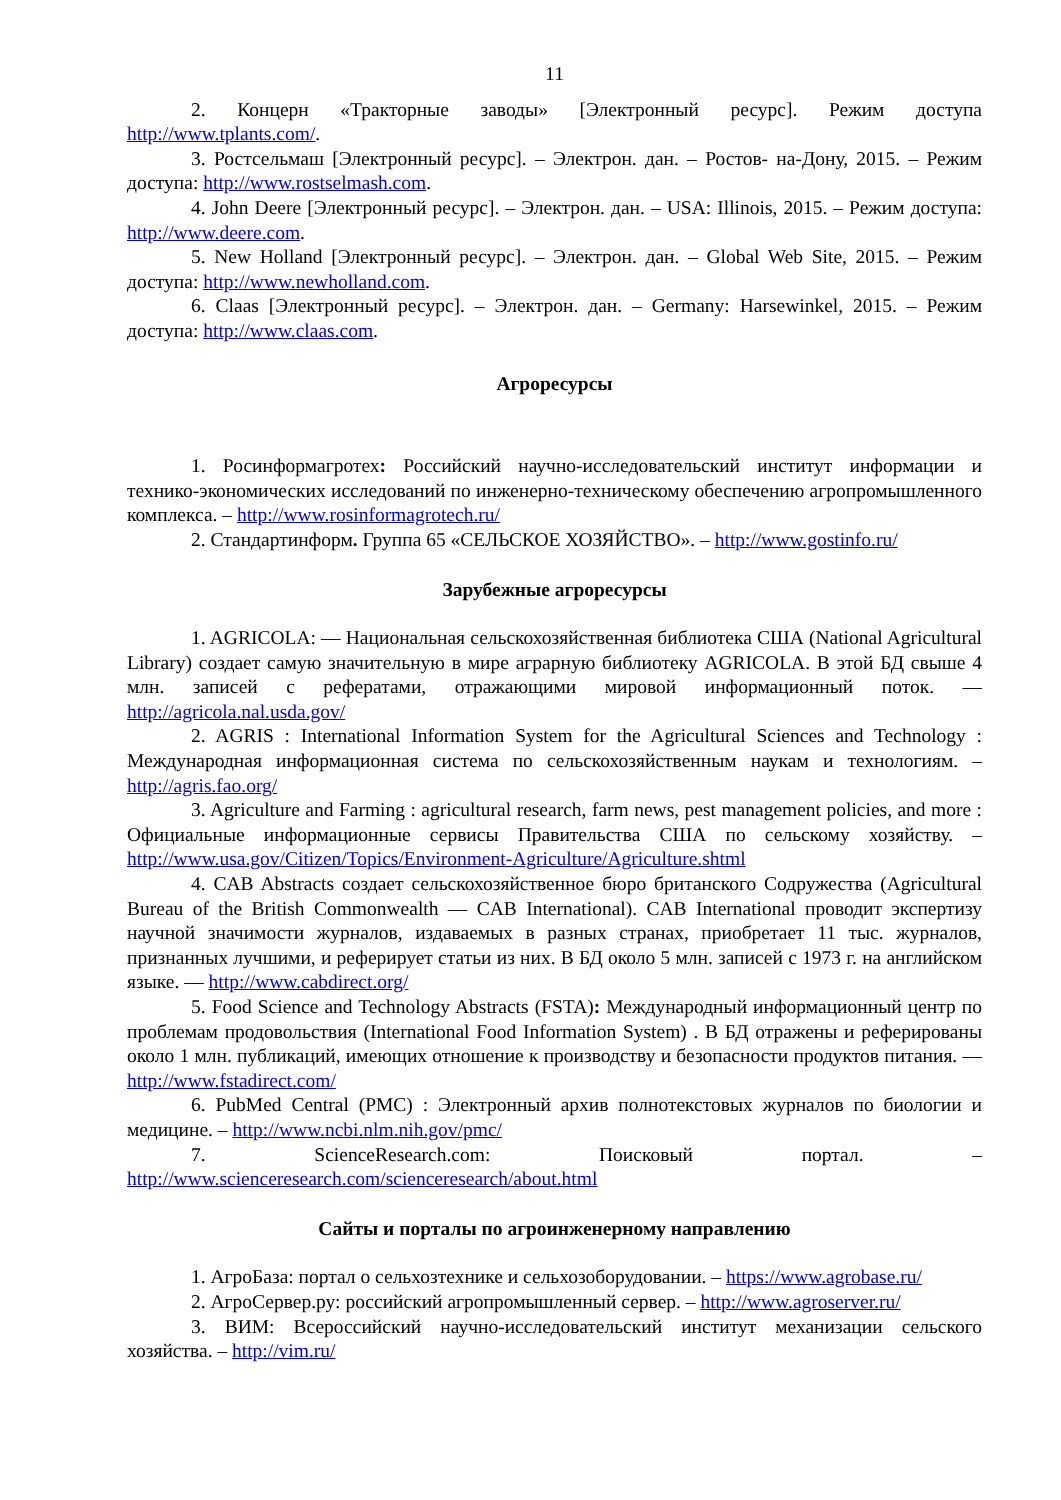11
2. Концерн «Тракторные заводы» [Электронный ресурс]. Режим доступа http://www.tplants.com/.
3. Ростсельмаш [Электронный ресурс]. – Электрон. дан. – Ростов- на-Дону, 2015. – Режим доступа: http://www.rostselmash.com.
4. John Deere [Электронный ресурс]. – Электрон. дан. – USA: Illinois, 2015. – Режим доступа: http://www.deere.com.
5. New Holland [Электронный ресурс]. – Электрон. дан. – Global Web Site, 2015. – Режим доступа: http://www.newholland.com.
6. Claas [Электронный ресурс]. – Электрон. дан. – Germany: Harsewinkel, 2015. – Режим доступа: http://www.claas.com.
Агроресурсы
1. Росинформагротех: Российский научно-исследовательский институт информации и технико-экономических исследований по инженерно-техническому обеспечению агропромышленного комплекса. – http://www.rosinformagrotech.ru/
2. Стандартинформ. Группа 65 «СЕЛЬСКОЕ ХОЗЯЙСТВО». – http://www.gostinfo.ru/
Зарубежные агроресурсы
1. AGRICOLA: — Национальная сельскохозяйственная библиотека США (National Agricultural Library) создает самую значительную в мире аграрную библиотеку AGRICOLA. В этой БД свыше 4 млн. записей с рефератами, отражающими мировой информационный поток. — http://agricola.nal.usda.gov/
2. AGRIS : International Information System for the Agricultural Sciences and Technology : Международная информационная система по сельскохозяйственным наукам и технологиям. – http://agris.fao.org/
3. Agriculture and Farming : agricultural research, farm news, pest management policies, and more : Официальные информационные сервисы Правительства США по сельскому хозяйству. – http://www.usa.gov/Citizen/Topics/Environment-Agriculture/Agriculture.shtml
4. CAB Abstracts создает сельскохозяйственное бюро британского Содружества (Agricultural Bureau of the British Commonwealth — CAB International). CAB International проводит экспертизу научной значимости журналов, издаваемых в разных странах, приобретает 11 тыс. журналов, признанных лучшими, и реферирует статьи из них. В БД около 5 млн. записей с 1973 г. на английском языке. — http://www.cabdirect.org/
5. Food Science and Technology Abstracts (FSTA): Международный информационный центр по проблемам продовольствия (International Food Information System) . В БД отражены и реферированы около 1 млн. публикаций, имеющих отношение к производству и безопасности продуктов питания. — http://www.fstadirect.com/
6. PubMed Central (PMC) : Электронный архив полнотекстовых журналов по биологии и медицине. – http://www.ncbi.nlm.nih.gov/pmc/
7. ScienceResearch.com: Поисковый портал. – http://www.scienceresearch.com/scienceresearch/about.html
Сайты и порталы по агроинженерному направлению
1. АгроБаза: портал о сельхозтехнике и сельхозоборудовании. – https://www.agrobase.ru/
2. АгроСервер.ру: российский агропромышленный сервер. – http://www.agroserver.ru/
3. ВИМ: Всероссийский научно-исследовательский институт механизации сельского хозяйства. – http://vim.ru/